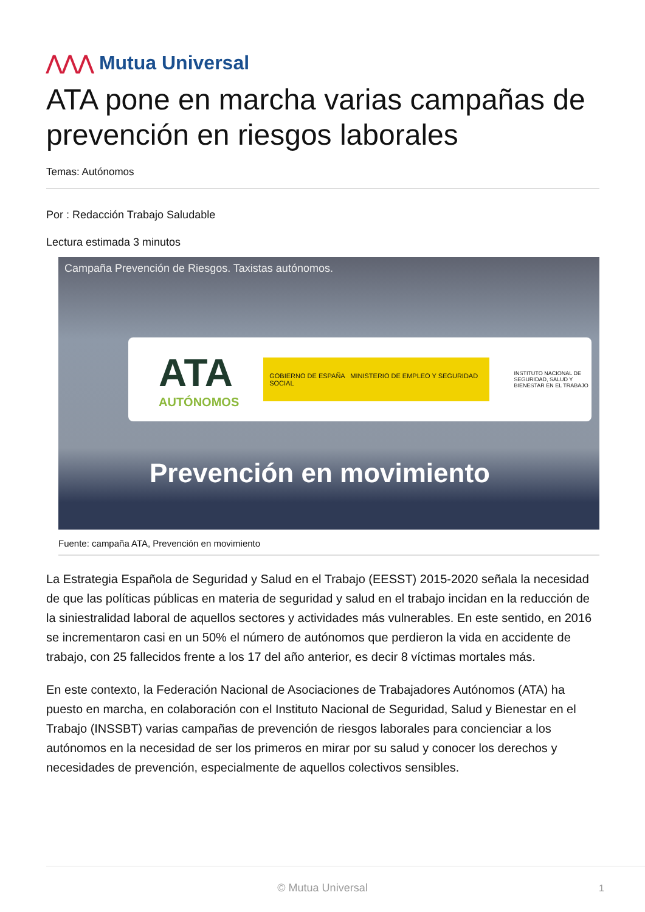⋀⋀⋀ Mutua Universal
ATA pone en marcha varias campañas de prevención en riesgos laborales
Temas: Autónomos
Por : Redacción Trabajo Saludable
Lectura estimada 3 minutos
Campaña Prevención de Riesgos. Taxistas autónomos.
ATA
AUTÓNOMOS
GOBIERNO DE ESPAÑA MINISTERIO DE EMPLEO Y SEGURIDAD SOCIAL
INSTITUTO NACIONAL DE SEGURIDAD, SALUD Y BIENESTAR EN EL TRABAJO
Prevención en movimiento
Fuente: campaña ATA, Prevención en movimiento
La Estrategia Española de Seguridad y Salud en el Trabajo (EESST) 2015-2020 señala la necesidad de que las políticas públicas en materia de seguridad y salud en el trabajo incidan en la reducción de la siniestralidad laboral de aquellos sectores y actividades más vulnerables. En este sentido, en 2016 se incrementaron casi en un 50% el número de autónomos que perdieron la vida en accidente de trabajo, con 25 fallecidos frente a los 17 del año anterior, es decir 8 víctimas mortales más.
En este contexto, la Federación Nacional de Asociaciones de Trabajadores Autónomos (ATA) ha puesto en marcha, en colaboración con el Instituto Nacional de Seguridad, Salud y Bienestar en el Trabajo (INSSBT) varias campañas de prevención de riesgos laborales para concienciar a los autónomos en la necesidad de ser los primeros en mirar por su salud y conocer los derechos y necesidades de prevención, especialmente de aquellos colectivos sensibles.
© Mutua Universal 1